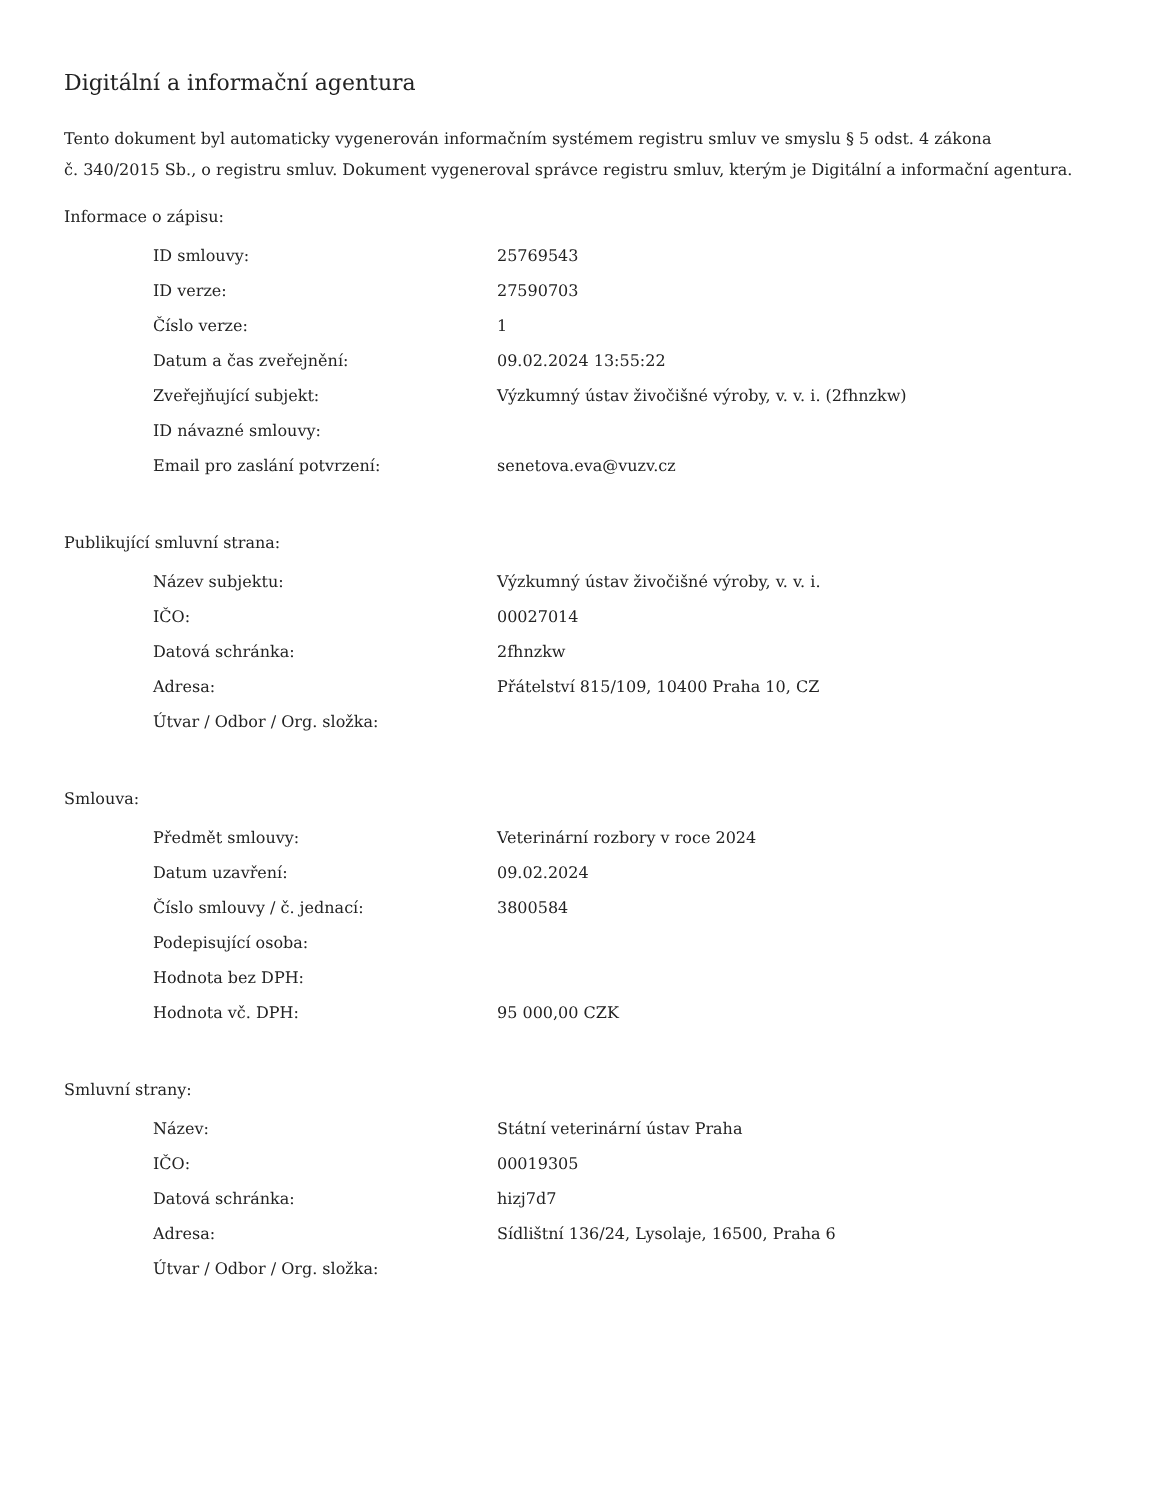Digitální a informační agentura
Tento dokument byl automaticky vygenerován informačním systémem registru smluv ve smyslu § 5 odst. 4 zákona
č. 340/2015 Sb., o registru smluv. Dokument vygeneroval správce registru smluv, kterým je Digitální a informační agentura.
Informace o zápisu:
| ID smlouvy: | 25769543 |
| ID verze: | 27590703 |
| Číslo verze: | 1 |
| Datum a čas zveřejnění: | 09.02.2024 13:55:22 |
| Zveřejňující subjekt: | Výzkumný ústav živočišné výroby, v. v. i. (2fhnzkw) |
| ID návazné smlouvy: | |
| Email pro zaslání potvrzení: | senetova.eva@vuzv.cz |
Publikující smluvní strana:
| Název subjektu: | Výzkumný ústav živočišné výroby, v. v. i. |
| IČO: | 00027014 |
| Datová schránka: | 2fhnzkw |
| Adresa: | Přátelství 815/109, 10400 Praha 10, CZ |
| Útvar / Odbor / Org. složka: | |
Smlouva:
| Předmět smlouvy: | Veterinární rozbory v roce 2024 |
| Datum uzavření: | 09.02.2024 |
| Číslo smlouvy / č. jednací: | 3800584 |
| Podepisující osoba: | |
| Hodnota bez DPH: | |
| Hodnota vč. DPH: | 95 000,00 CZK |
Smluvní strany:
| Název: | Státní veterinární ústav Praha |
| IČO: | 00019305 |
| Datová schránka: | hizj7d7 |
| Adresa: | Sídlištní 136/24, Lysolaje, 16500, Praha 6 |
| Útvar / Odbor / Org. složka: | |